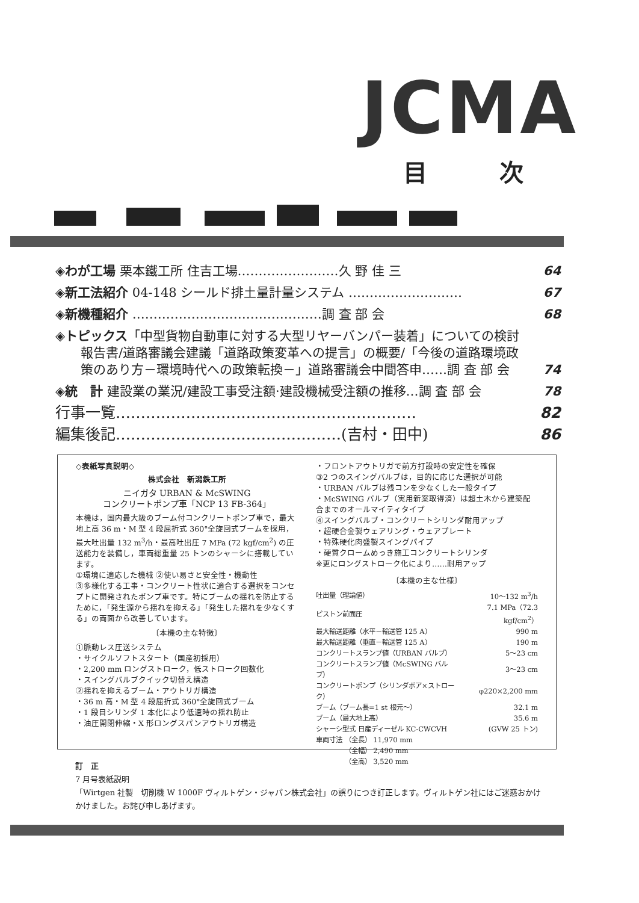JCMA
目次
◈わが工場 栗本鐵工所 住吉工場……………………久 野 佳 三 64
◈新工法紹介 04-148 シールド排土量計量システム ……………………… 67
◈新機種紹介 ………………………………………調 査 部 会 68
◈トピックス「中型貨物自動車に対する大型リヤーバンパー装着」についての検討
　　報告書/道路審議会建議「道路政策変革への提言」の概要/「今後の道路環境政
　　策のあり方－環境時代への政策転換－」道路審議会中間答申……調 査 部 会 74
◈統　計 建設業の業況/建設工事受注額·建設機械受注額の推移…調 査 部 会 78
行事一覧…………………………………………………… 82
編集後記………………………………………(吉村・田中) 86
◇表紙写真説明◇
株式会社　新潟鉄工所
ニイガタ URBAN & McSWING
コンクリートポンプ車「NCP 13 FB-364」
本機は，国内最大級のブーム付コンクリートポンプ車で，最大地上高 36 m・M 型 4 段屈折式 360°全旋回式ブームを採用，最大吐出量 132 m<sup>3</sup>/h・最高吐出圧 7 MPa (72 kgf/cm<sup>2</sup>) の圧送能力を装備し，車両総重量 25 トンのシャーシに搭載しています。
①環境に適応した機械 ②使い易さと安全性・機動性
③多様化する工事・コンクリート性状に適合する選択をコンセプトに開発されたポンプ車です。特にブームの揺れを防止するために，「発生源から揺れを抑える」「発生した揺れを少なくする」の両面から改善しています。
〔本機の主な特徴〕
①脈動レス圧送システム
・サイクルソフトスタート（国産初採用）
・2,200 mm ロングストローク，低ストローク回数化
・スイングバルブクイック切替え構造
②揺れを抑えるブーム・アウトリガ構造
・36 m 高・M 型 4 段屈折式 360°全旋回式ブーム
・1 段目シリンダ 1 本化により低速時の揺れ防止
・油圧開閉伸縮・X 形ロングスパンアウトリガ構造
・フロントアウトリガで前方打設時の安定性を確保
③2 つのスイングバルブは，目的に応じた選択が可能
・URBAN バルブは残コンを少なくした一般タイプ
・McSWING バルブ（実用新案取得済）は超土木から建築配合までのオールマイティタイプ
④スイングバルブ・コンクリートシリンダ耐用アップ
・超硬合金製ウェアリング・ウェアプレート
・特殊硬化肉盛製スイングパイプ
・硬質クロームめっき施工コンクリートシリンダ
※更にロングストローク化により……耐用アップ
〔本機の主な仕様〕
| 吐出量（理論値） | 10～132 m<sup>3</sup>/h |
| ピストン前面圧 | 7.1 MPa（72.3 kgf/cm<sup>2</sup>） |
| 最大輸送距離（水平－輸送管 125 A） | 990 m |
| 最大輸送距離（垂直－輸送管 125 A） | 190 m |
| コンクリートスランプ値（URBAN バルブ） | 5～23 cm |
| コンクリートスランプ値（McSWING バルブ） | 3～23 cm |
| コンクリートポンプ（シリンダボア×ストローク） | φ220×2,200 mm |
| ブーム（ブーム長=1 st 根元～） | 32.1 m |
| ブーム（最大地上高） | 35.6 m |
| シャーシ型式 日産ディーゼル KC-CWCVH | (GVW 25 トン) |
| 車両寸法 （全長） 11,970 mm | |
| （全幅） 2,490 mm | |
| （全高） 3,520 mm | |
訂　正
7 月号表紙説明
「Wirtgen 社製　切削機 W 1000F ヴィルトゲン・ジャパン株式会社」の誤りにつき訂正します。ヴィルトゲン社にはご迷惑おかけかけました。お詫び申しあげます。